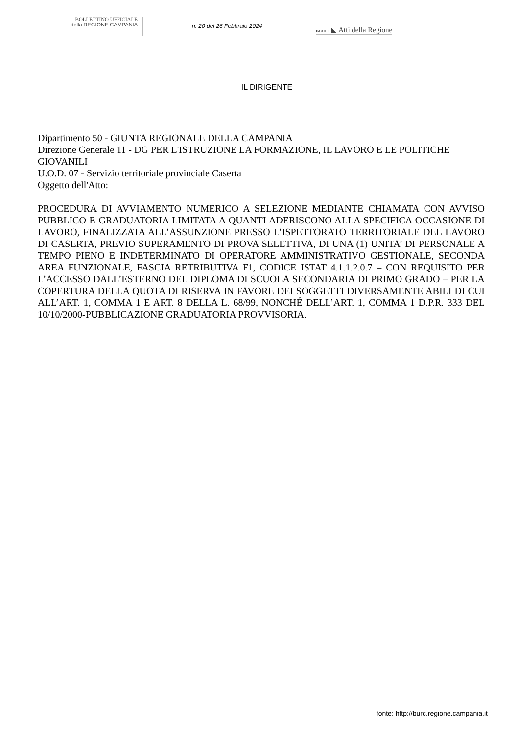BOLLETTINO UFFICIALE
della REGIONE CAMPANIA
n. 20 del 26 Febbraio 2024
PARTE I ◣ Atti della Regione
IL DIRIGENTE
Dipartimento 50 - GIUNTA REGIONALE DELLA CAMPANIA
Direzione Generale 11 - DG PER L'ISTRUZIONE LA FORMAZIONE, IL LAVORO E LE POLITICHE GIOVANILI
U.O.D. 07 - Servizio territoriale provinciale Caserta
Oggetto dell'Atto:
PROCEDURA DI AVVIAMENTO NUMERICO A SELEZIONE MEDIANTE CHIAMATA CON AVVISO PUBBLICO E GRADUATORIA LIMITATA A QUANTI ADERISCONO ALLA SPECIFICA OCCASIONE DI LAVORO, FINALIZZATA ALL’ASSUNZIONE PRESSO L’ISPETTORATO TERRITORIALE DEL LAVORO DI CASERTA, PREVIO SUPERAMENTO DI PROVA SELETTIVA, DI UNA (1) UNITA’ DI PERSONALE A TEMPO PIENO E INDETERMINATO DI OPERATORE AMMINISTRATIVO GESTIONALE, SECONDA AREA FUNZIONALE, FASCIA RETRIBUTIVA F1, CODICE ISTAT 4.1.1.2.0.7 – CON REQUISITO PER L’ACCESSO DALL’ESTERNO DEL DIPLOMA DI SCUOLA SECONDARIA DI PRIMO GRADO – PER LA COPERTURA DELLA QUOTA DI RISERVA IN FAVORE DEI SOGGETTI DIVERSAMENTE ABILI DI CUI ALL’ART. 1, COMMA 1 E ART. 8 DELLA L. 68/99, NONCHÉ DELL’ART. 1, COMMA 1 D.P.R. 333 DEL 10/10/2000-PUBBLICAZIONE GRADUATORIA PROVVISORIA.
fonte: http://burc.regione.campania.it